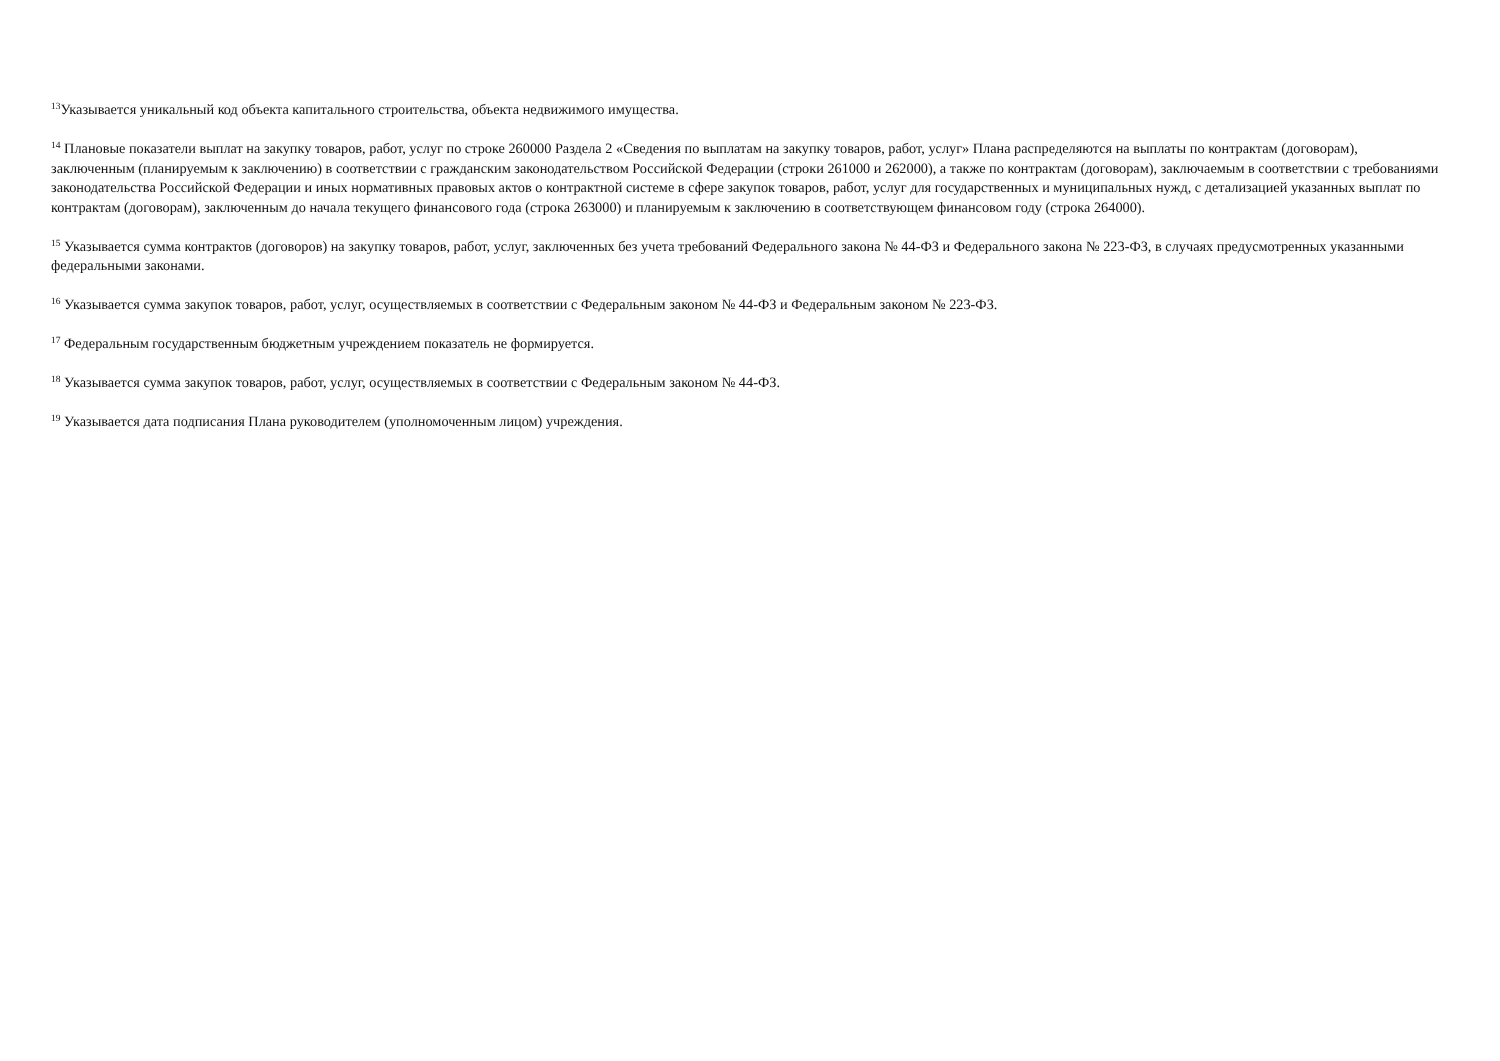<sup>13</sup> Указывается уникальный код объекта капитального строительства, объекта недвижимого имущества.
<sup>14</sup> Плановые показатели выплат на закупку товаров, работ, услуг по строке 260000 Раздела 2 «Сведения по выплатам на закупку товаров, работ, услуг» Плана распределяются на выплаты по контрактам (договорам), заключенным (планируемым к заключению) в соответствии с гражданским законодательством Российской Федерации (строки 261000 и 262000), а также по контрактам (договорам), заключаемым в соответствии с требованиями законодательства Российской Федерации и иных нормативных правовых актов о контрактной системе в сфере закупок товаров, работ, услуг для государственных и муниципальных нужд, с детализацией указанных выплат по контрактам (договорам), заключенным до начала текущего финансового года (строка 263000) и планируемым к заключению в соответствующем финансовом году (строка 264000).
<sup>15</sup> Указывается сумма контрактов (договоров) на закупку товаров, работ, услуг, заключенных без учета требований Федерального закона № 44-ФЗ и Федерального закона № 223-ФЗ, в случаях предусмотренных указанными федеральными законами.
<sup>16</sup> Указывается сумма закупок товаров, работ, услуг, осуществляемых в соответствии с Федеральным законом № 44-ФЗ и Федеральным законом № 223-ФЗ.
<sup>17</sup> Федеральным государственным бюджетным учреждением показатель не формируется.
<sup>18</sup> Указывается сумма закупок товаров, работ, услуг, осуществляемых в соответствии с Федеральным законом № 44-ФЗ.
<sup>19</sup> Указывается дата подписания Плана руководителем (уполномоченным лицом) учреждения.